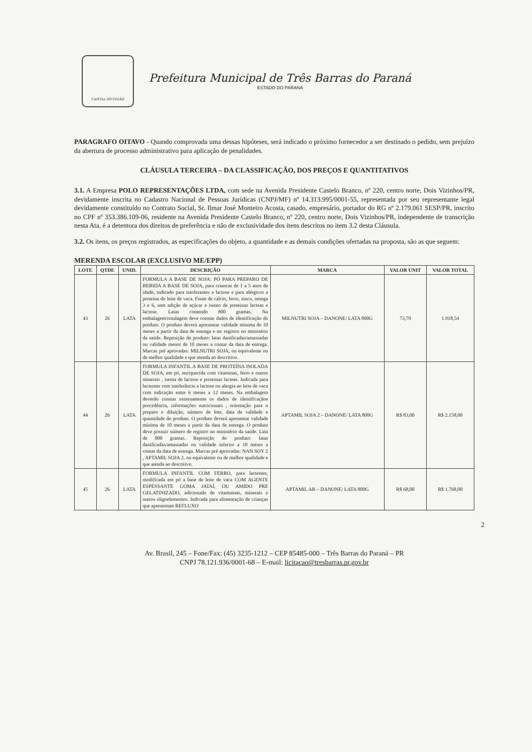CAPITAL DO FEIJÃO
Prefeitura Municipal de Três Barras do Paraná
ESTADO DO PARANÁ
PARAGRAFO OITAVO - Quando comprovada uma dessas hipóteses, será indicado o próximo fornecedor a ser destinado o pedido, sem prejuízo da abertura de processo administrativo para aplicação de penalidades.
CLÁUSULA TERCEIRA – DA CLASSIFICAÇÃO, DOS PREÇOS E QUANTITATIVOS
3.1. A Empresa POLO REPRESENTAÇÕES LTDA, com sede na Avenida Presidente Castelo Branco, nº 220, centro norte, Dois Vizinhos/PR, devidamente inscrita no Cadastro Nacional de Pessoas Jurídicas (CNPJ/MF) nº 14.313.995/0001-55, representada por seu representante legal devidamente constituído no Contrato Social, Sr. Ilmar José Monteiro Acosta, casado, empresário, portador do RG nº 2.179.061 SESP/PR, inscrito no CPF nº 353.386.109-06, residente na Avenida Presidente Castelo Branco, nº 220, centro norte, Dois Vizinhos/PR, independente de transcrição nesta Ata, é a detentora dos direitos de preferência e não de exclusividade dos itens descritos no item 3.2 desta Cláusula.
3.2. Os itens, os preços registrados, as especificações do objeto, a quantidade e as demais condições ofertadas na proposta, são as que seguem:
MERENDA ESCOLAR (EXCLUSIVO ME/EPP)
| LOTE | QTDE | UNID. | DESCRIÇÃO | MARCA | VALOR UNIT | VALOR TOTAL |
| --- | --- | --- | --- | --- | --- | --- |
| 43 | 26 | LATA | FORMULA A BASE DE SOJA: PÓ PARA PREPARO DE BEBIDA A BASE DE SOJA, para criancas de 1 a 5 anos de idade, indicado para intolerantes a lactose e para alérgicos a proteina do leite de vaca. Fonte de calcio, ferro, zinco, omega 3 e 6, sem adição de açúcar e isento de proteinas lacteas e lactose. Latas contendo 800 gramas. Na embalagem/rotulagem deve constar dados de identificação do produto. O produto deverá apresentar validade minima de 10 meses a partir da data de entrega e ter registro no ministério da saúde. Reposição do produto: latas danificadas/amassadas ou validade menor de 10 meses a contar da data de entrega. Marcas pré aprovadas: MILNUTRI SOJA, ou equivalente ou de melhor qualidade e que atenda ao descritivo. | MILNUTRI SOJA – DANONE/ LATA 800G | 73,79 | 1.918,54 |
| 44 | 26 | LATA | FORMULA INFANTIL A BASE DE PROTEÍNA ISOLADA DE SOJA, em pó, enriquecida com vitaminas, ferro e outros minerais , isenta de lactose e proteinas lacteas. Indicada para lactentes com intolerância a lactose ou alergia ao leite de vaca com indicação entre 6 meses a 12 meses. Na embalagem deverão constar externamente os dados de identificaçãoe procedência, informações nutricionais , orientação para o preparo e diluição, número de lote, data de validade e quantidade do produto. O produto deverá apresentar validade mínima de 10 meses a partir da data de entrega. O produto deve possuir número de registro no ministério da saúde. Lata de 800 gramas. Reposição do produto: latas danificadas/amassadas ou validade inferior a 10 meses a contar da data de entrega. Marcas pré aprovadas: NAN SOY 2 , APTAMIL SOJA 2, ou equivalente ou de melhor qualidade e que atenda ao descritivo. | APTAMIL SOJA 2 – DANONE/ LATA 800G | R$ 83,00 | R$ 2.158,00 |
| 45 | 26 | LATA | FORMULA INFANTIL COM FERRO, para lactentes, modificada em pó a base de leite de vaca COM AGENTE ESPESSANTE GOMA JATAÍ, OU AMIDO PRE GELATINIZADO, adicionado de vitamninas, minerais e outros oligoelementos. Indicada para alimentação de crianças que apresentam REFLUXO | APTAMIL AR – DANONE/ LATA 800G | R$ 68,00 | R$ 1.768,00 |
2
Av. Brasil, 245 – Fone/Fax: (45) 3235-1212 – CEP 85485-000 – Três Barras do Paraná – PR
CNPJ 78.121.936/0001-68 – E-mail: licitacao@tresbarras.pr.gov.br